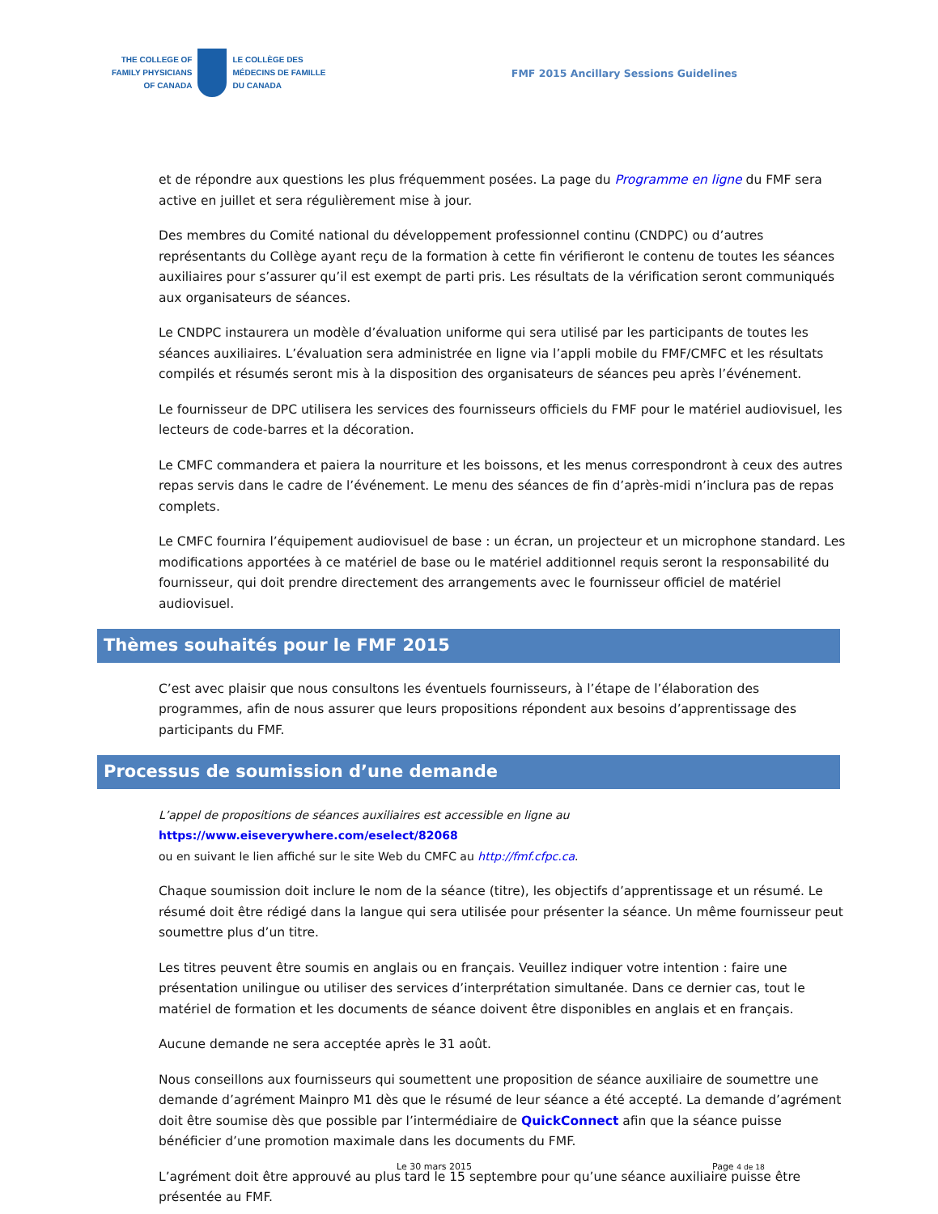THE COLLEGE OF
FAMILY PHYSICIANS
OF CANADA
LE COLLÈGE DES
MÉDECINS DE FAMILLE
DU CANADA
FMF 2015 Ancillary Sessions Guidelines
et de répondre aux questions les plus fréquemment posées. La page du Programme en ligne du FMF sera active en juillet et sera régulièrement mise à jour.
Des membres du Comité national du développement professionnel continu (CNDPC) ou d’autres représentants du Collège ayant reçu de la formation à cette fin vérifieront le contenu de toutes les séances auxiliaires pour s’assurer qu’il est exempt de parti pris. Les résultats de la vérification seront communiqués aux organisateurs de séances.
Le CNDPC instaurera un modèle d’évaluation uniforme qui sera utilisé par les participants de toutes les séances auxiliaires. L’évaluation sera administrée en ligne via l’appli mobile du FMF/CMFC et les résultats compilés et résumés seront mis à la disposition des organisateurs de séances peu après l’événement.
Le fournisseur de DPC utilisera les services des fournisseurs officiels du FMF pour le matériel audiovisuel, les lecteurs de code-barres et la décoration.
Le CMFC commandera et paiera la nourriture et les boissons, et les menus correspondront à ceux des autres repas servis dans le cadre de l’événement. Le menu des séances de fin d’après-midi n’inclura pas de repas complets.
Le CMFC fournira l’équipement audiovisuel de base : un écran, un projecteur et un microphone standard. Les modifications apportées à ce matériel de base ou le matériel additionnel requis seront la responsabilité du fournisseur, qui doit prendre directement des arrangements avec le fournisseur officiel de matériel audiovisuel.
Thèmes souhaités pour le FMF 2015
C’est avec plaisir que nous consultons les éventuels fournisseurs, à l’étape de l’élaboration des programmes, afin de nous assurer que leurs propositions répondent aux besoins d’apprentissage des participants du FMF.
Processus de soumission d’une demande
L’appel de propositions de séances auxiliaires est accessible en ligne au https://www.eiseverywhere.com/eselect/82068
ou en suivant le lien affiché sur le site Web du CMFC au http://fmf.cfpc.ca.
Chaque soumission doit inclure le nom de la séance (titre), les objectifs d’apprentissage et un résumé. Le résumé doit être rédigé dans la langue qui sera utilisée pour présenter la séance. Un même fournisseur peut soumettre plus d’un titre.
Les titres peuvent être soumis en anglais ou en français. Veuillez indiquer votre intention : faire une présentation unilingue ou utiliser des services d’interprétation simultanée. Dans ce dernier cas, tout le matériel de formation et les documents de séance doivent être disponibles en anglais et en français.
Aucune demande ne sera acceptée après le 31 août.
Nous conseillons aux fournisseurs qui soumettent une proposition de séance auxiliaire de soumettre une demande d’agrément Mainpro M1 dès que le résumé de leur séance a été accepté. La demande d’agrément doit être soumise dès que possible par l’intermédiaire de QuickConnect afin que la séance puisse bénéficier d’une promotion maximale dans les documents du FMF.
L’agrément doit être approuvé au plus tard le 15 septembre pour qu’une séance auxiliaire puisse être présentée au FMF.
Le 30 mars 2015 Page 4 de 18